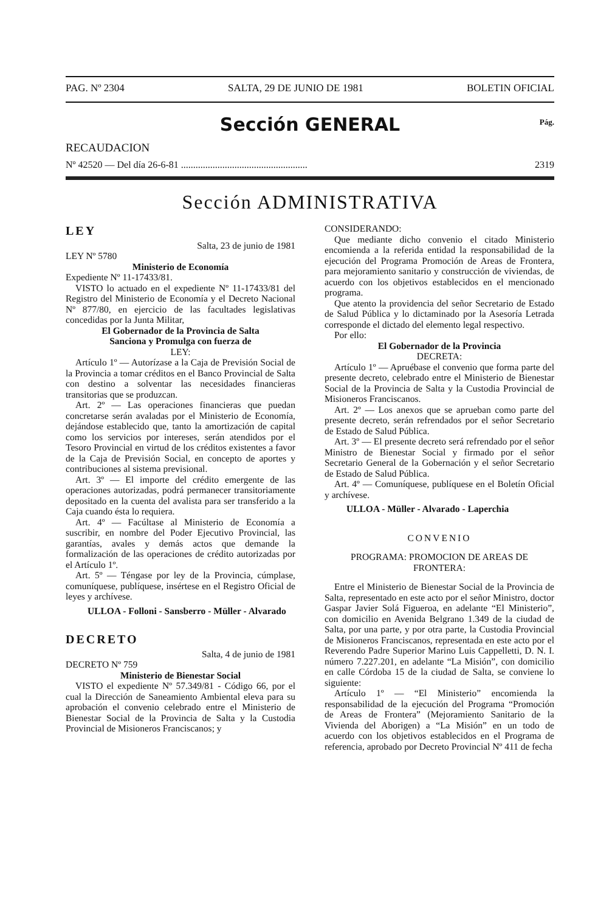PAG. Nº 2304 SALTA, 29 DE JUNIO DE 1981 BOLETIN OFICIAL
Sección GENERAL Pág.
RECAUDACION
Nº 42520 — Del día 26-6-81 .................................................... 2319
Sección ADMINISTRATIVA
LEY
Salta, 23 de junio de 1981
LEY Nº 5780
Ministerio de Economía
Expediente Nº 11-17433/81.
VISTO lo actuado en el expediente Nº 11-17433/81 del Registro del Ministerio de Economía y el Decreto Nacional Nº 877/80, en ejercicio de las facultades legislativas concedidas por la Junta Militar,
El Gobernador de la Provincia de Salta
Sanciona y Promulga con fuerza de
LEY:
Artículo 1º — Autorízase a la Caja de Previsión Social de la Provincia a tomar créditos en el Banco Provincial de Salta con destino a solventar las necesidades financieras transitorias que se produzcan.
Art. 2º — Las operaciones financieras que puedan concretarse serán avaladas por el Ministerio de Economía, dejándose establecido que, tanto la amortización de capital como los servicios por intereses, serán atendidos por el Tesoro Provincial en virtud de los créditos existentes a favor de la Caja de Previsión Social, en concepto de aportes y contribuciones al sistema previsional.
Art. 3º — El importe del crédito emergente de las operaciones autorizadas, podrá permanecer transitoriamente depositado en la cuenta del avalista para ser transferido a la Caja cuando ésta lo requiera.
Art. 4º — Facúltase al Ministerio de Economía a suscribir, en nombre del Poder Ejecutivo Provincial, las garantías, avales y demás actos que demande la formalización de las operaciones de crédito autorizadas por el Artículo 1º.
Art. 5º — Téngase por ley de la Provincia, cúmplase, comuníquese, publíquese, insértese en el Registro Oficial de leyes y archívese.
ULLOA - Folloni - Sansberro - Müller - Alvarado
DECRETO
Salta, 4 de junio de 1981
DECRETO Nº 759
Ministerio de Bienestar Social
VISTO el expediente Nº 57.349/81 - Código 66, por el cual la Dirección de Saneamiento Ambiental eleva para su aprobación el convenio celebrado entre el Ministerio de Bienestar Social de la Provincia de Salta y la Custodia Provincial de Misioneros Franciscanos; y
CONSIDERANDO:
Que mediante dicho convenio el citado Ministerio encomienda a la referida entidad la responsabilidad de la ejecución del Programa Promoción de Areas de Frontera, para mejoramiento sanitario y construcción de viviendas, de acuerdo con los objetivos establecidos en el mencionado programa.
Que atento la providencia del señor Secretario de Estado de Salud Pública y lo dictaminado por la Asesoría Letrada corresponde el dictado del elemento legal respectivo.
Por ello:
El Gobernador de la Provincia
DECRETA:
Artículo 1º — Apruébase el convenio que forma parte del presente decreto, celebrado entre el Ministerio de Bienestar Social de la Provincia de Salta y la Custodia Provincial de Misioneros Franciscanos.
Art. 2º — Los anexos que se aprueban como parte del presente decreto, serán refrendados por el señor Secretario de Estado de Salud Pública.
Art. 3º — El presente decreto será refrendado por el señor Ministro de Bienestar Social y firmado por el señor Secretario General de la Gobernación y el señor Secretario de Estado de Salud Pública.
Art. 4º — Comuníquese, publíquese en el Boletín Oficial y archívese.
ULLOA - Müller - Alvarado - Laperchia
CONVENIO
PROGRAMA: PROMOCION DE AREAS DE FRONTERA:
Entre el Ministerio de Bienestar Social de la Provincia de Salta, representado en este acto por el señor Ministro, doctor Gaspar Javier Solá Figueroa, en adelante “El Ministerio”, con domicilio en Avenida Belgrano 1.349 de la ciudad de Salta, por una parte, y por otra parte, la Custodia Provincial de Misioneros Franciscanos, representada en este acto por el Reverendo Padre Superior Marino Luis Cappelletti, D. N. I. número 7.227.201, en adelante “La Misión”, con domicilio en calle Córdoba 15 de la ciudad de Salta, se conviene lo siguiente:
Artículo 1º — “El Ministerio” encomienda la responsabilidad de la ejecución del Programa “Promoción de Areas de Frontera” (Mejoramiento Sanitario de la Vivienda del Aborigen) a “La Misión” en un todo de acuerdo con los objetivos establecidos en el Programa de referencia, aprobado por Decreto Provincial Nº 411 de fecha